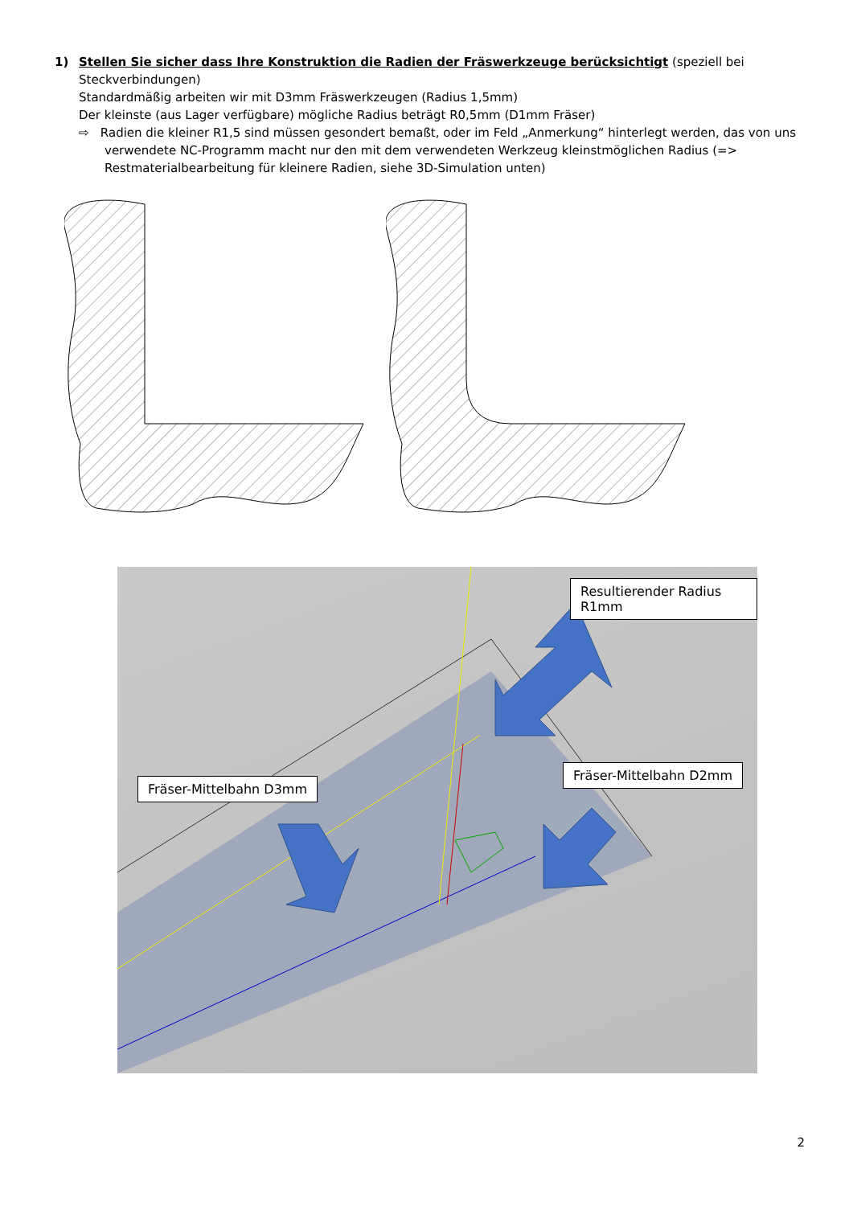1) Stellen Sie sicher dass Ihre Konstruktion die Radien der Fräswerkzeuge berücksichtigt (speziell bei Steckverbindungen)
Standardmäßig arbeiten wir mit D3mm Fräswerkzeugen (Radius 1,5mm)
Der kleinste (aus Lager verfügbare) mögliche Radius beträgt R0,5mm (D1mm Fräser)
⇨ Radien die kleiner R1,5 sind müssen gesondert bemaßt, oder im Feld „Anmerkung“ hinterlegt werden, das von uns verwendete NC-Programm macht nur den mit dem verwendeten Werkzeug kleinstmöglichen Radius (=> Restmaterialbearbeitung für kleinere Radien, siehe 3D-Simulation unten)
Resultierender Radius R1mm
Fräser-Mittelbahn D2mm
Fräser-Mittelbahn D3mm
2